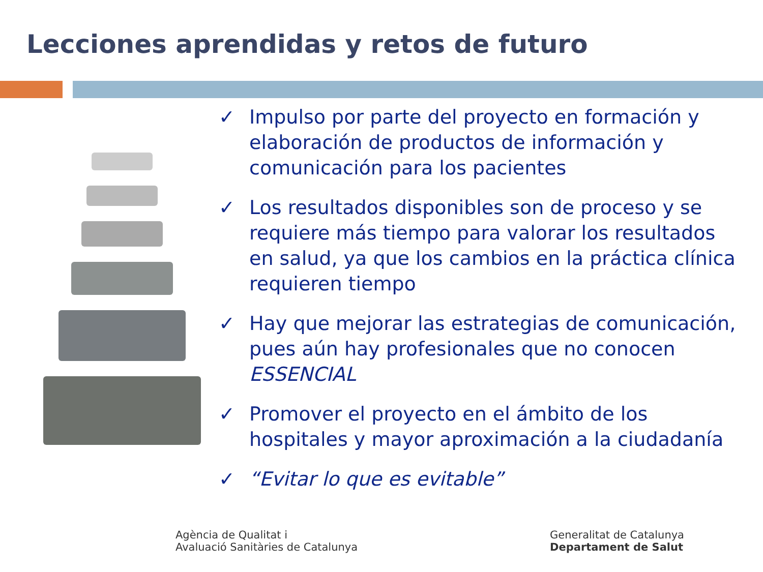Lecciones aprendidas y retos de futuro
✓ Impulso por parte del proyecto en formación y elaboración de productos de información y comunicación para los pacientes
✓ Los resultados disponibles son de proceso y se requiere más tiempo para valorar los resultados en salud, ya que los cambios en la práctica clínica requieren tiempo
✓ Hay que mejorar las estrategias de comunicación, pues aún hay profesionales que no conocen ESSENCIAL
✓ Promover el proyecto en el ámbito de los hospitales y mayor aproximación a la ciudadanía
✓ “Evitar lo que es evitable”
Agència de Qualitat i
Avaluació Sanitàries de Catalunya
Generalitat de Catalunya
Departament de Salut